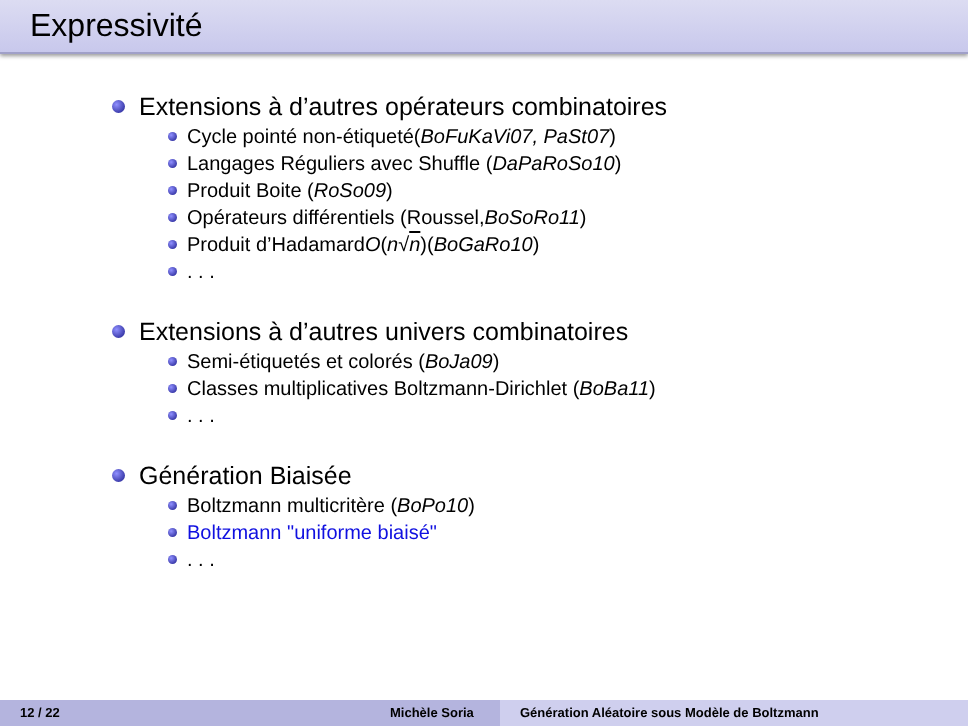Expressivité
Extensions à d’autres opérateurs combinatoires
Cycle pointé non-étiqueté(BoFuKaVi07, PaSt07)
Langages Réguliers avec Shuffle (DaPaRoSo10 )
Produit Boite (RoSo09)
Opérateurs différentiels (Roussel, BoSoRo11)
Produit d’Hadamard O (n √ n)(BoGaRo10 )
. . .
Extensions à d’autres univers combinatoires
Semi-étiquetés et colorés (BoJa09)
Classes multiplicatives Boltzmann-Dirichlet (BoBa11)
. . .
Génération Biaisée
Boltzmann multicritère (BoPo10)
Boltzmann "uniforme biaisé"
. . .
12 / 22 Michèle Soria Génération Aléatoire sous Modèle de Boltzmann